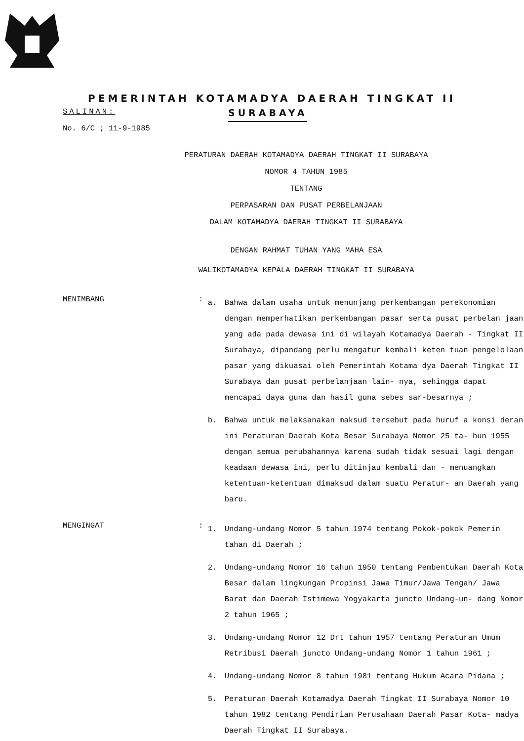PEMERINTAH KOTAMADYA DAERAH TINGKAT II
SALINAN:
SURABAYA
No. 6/C ; 11-9-1985
PERATURAN DAERAH KOTAMADYA DAERAH TINGKAT II SURABAYA
NOMOR 4 TAHUN 1985
TENTANG
PERPASARAN DAN PUSAT PERBELANJAAN
DALAM KOTAMADYA DAERAH TINGKAT II SURABAYA
DENGAN RAHMAT TUHAN YANG MAHA ESA
WALIKOTAMADYA KEPALA DAERAH TINGKAT II SURABAYA
MENIMBANG :
a. Bahwa dalam usaha untuk menunjang perkembangan perekonomian dengan memperhatikan perkembangan pasar serta pusat perbelan jaan yang ada pada dewasa ini di wilayah Kotamadya Daerah - Tingkat II Surabaya, dipandang perlu mengatur kembali keten tuan pengelolaan pasar yang dikuasai oleh Pemerintah Kotama dya Daerah Tingkat II Surabaya dan pusat perbelanjaan lain- nya, sehingga dapat mencapai daya guna dan hasil guna sebes sar-besarnya ;
b. Bahwa untuk melaksanakan maksud tersebut pada huruf a konsi deran ini Peraturan Daerah Kota Besar Surabaya Nomor 25 ta- hun 1955 dengan semua perubahannya karena sudah tidak sesuai lagi dengan keadaan dewasa ini, perlu ditinjau kembali dan - menuangkan ketentuan-ketentuan dimaksud dalam suatu Peratur- an Daerah yang baru.
MENGINGAT :
1. Undang-undang Nomor 5 tahun 1974 tentang Pokok-pokok Pemerin tahan di Daerah ;
2. Undang-undang Nomor 16 tahun 1950 tentang Pembentukan Daerah Kota Besar dalam lingkungan Propinsi Jawa Timur/Jawa Tengah/ Jawa Barat dan Daerah Istimewa Yogyakarta juncto Undang-un- dang Nomor 2 tahun 1965 ;
3. Undang-undang Nomor 12 Drt tahun 1957 tentang Peraturan Umum Retribusi Daerah juncto Undang-undang Nomor 1 tahun 1961 ;
4. Undang-undang Nomor 8 tahun 1981 tentang Hukum Acara Pidana ;
5. Peraturan Daerah Kotamadya Daerah Tingkat II Surabaya Nomor 10 tahun 1982 tentang Pendirian Perusahaan Daerah Pasar Kota- madya Daerah Tingkat II Surabaya.